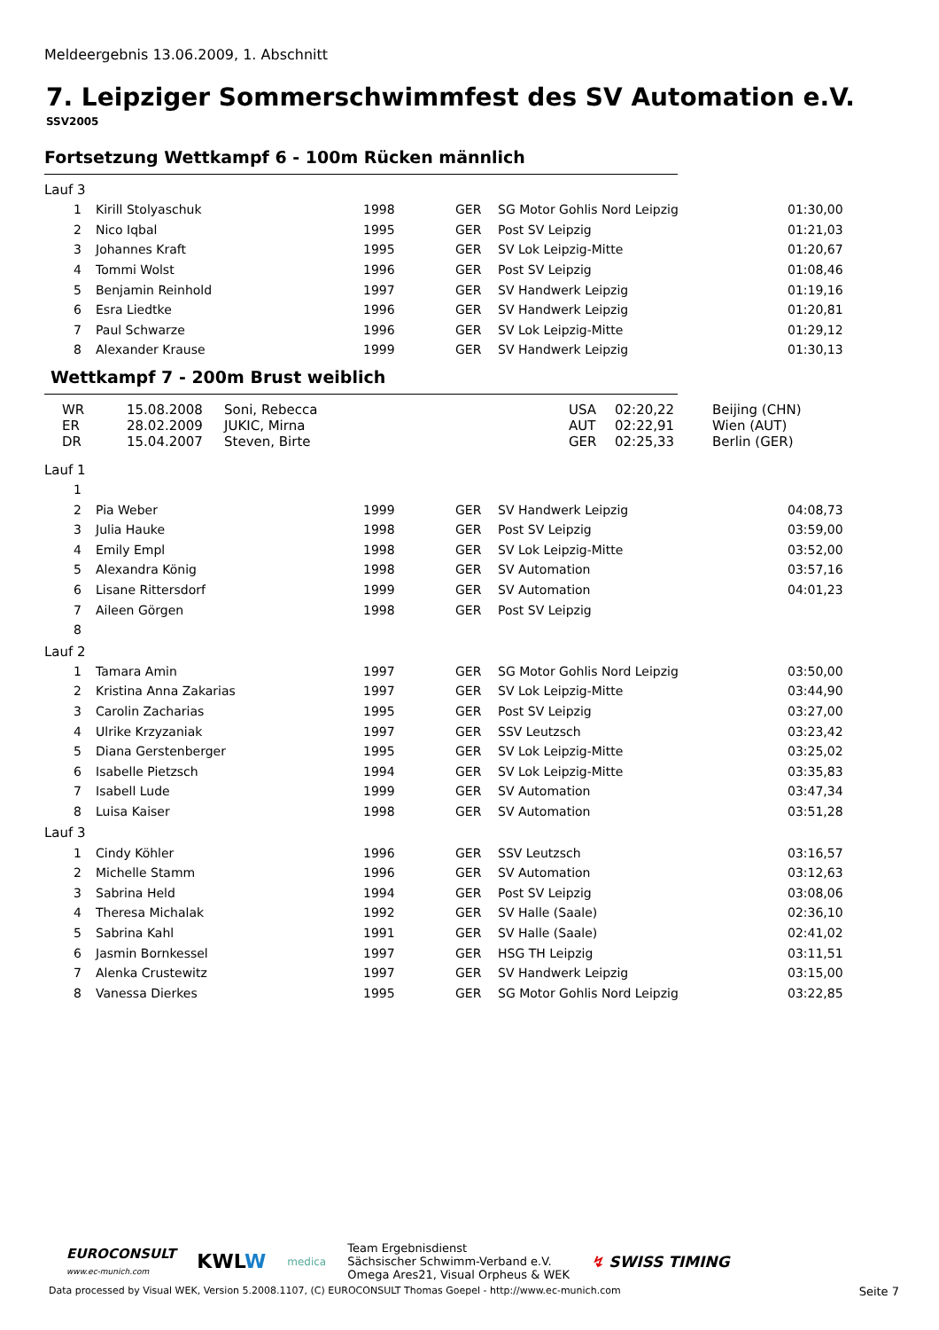Meldeergebnis 13.06.2009, 1. Abschnitt
7. Leipziger Sommerschwimmfest des SV Automation e.V.
SSV2005
Fortsetzung Wettkampf 6 - 100m Rücken männlich
Lauf 3
| 1 | Kirill Stolyaschuk | 1998 | GER | SG Motor Gohlis Nord Leipzig | 01:30,00 |
| 2 | Nico Iqbal | 1995 | GER | Post SV Leipzig | 01:21,03 |
| 3 | Johannes Kraft | 1995 | GER | SV Lok Leipzig-Mitte | 01:20,67 |
| 4 | Tommi Wolst | 1996 | GER | Post SV Leipzig | 01:08,46 |
| 5 | Benjamin Reinhold | 1997 | GER | SV Handwerk Leipzig | 01:19,16 |
| 6 | Esra Liedtke | 1996 | GER | SV Handwerk Leipzig | 01:20,81 |
| 7 | Paul Schwarze | 1996 | GER | SV Lok Leipzig-Mitte | 01:29,12 |
| 8 | Alexander Krause | 1999 | GER | SV Handwerk Leipzig | 01:30,13 |
Wettkampf 7 - 200m Brust weiblich
| WR | 15.08.2008 | Soni, Rebecca | USA | 02:20,22 | Beijing (CHN) |
| ER | 28.02.2009 | JUKIC, Mirna | AUT | 02:22,91 | Wien (AUT) |
| DR | 15.04.2007 | Steven, Birte | GER | 02:25,33 | Berlin (GER) |
Lauf 1
| 1 | | | | | |
| 2 | Pia Weber | 1999 | GER | SV Handwerk Leipzig | 04:08,73 |
| 3 | Julia Hauke | 1998 | GER | Post SV Leipzig | 03:59,00 |
| 4 | Emily Empl | 1998 | GER | SV Lok Leipzig-Mitte | 03:52,00 |
| 5 | Alexandra König | 1998 | GER | SV Automation | 03:57,16 |
| 6 | Lisane Rittersdorf | 1999 | GER | SV Automation | 04:01,23 |
| 7 | Aileen Görgen | 1998 | GER | Post SV Leipzig | |
| 8 | | | | | |
Lauf 2
| 1 | Tamara Amin | 1997 | GER | SG Motor Gohlis Nord Leipzig | 03:50,00 |
| 2 | Kristina Anna Zakarias | 1997 | GER | SV Lok Leipzig-Mitte | 03:44,90 |
| 3 | Carolin Zacharias | 1995 | GER | Post SV Leipzig | 03:27,00 |
| 4 | Ulrike Krzyzaniak | 1997 | GER | SSV Leutzsch | 03:23,42 |
| 5 | Diana Gerstenberger | 1995 | GER | SV Lok Leipzig-Mitte | 03:25,02 |
| 6 | Isabelle Pietzsch | 1994 | GER | SV Lok Leipzig-Mitte | 03:35,83 |
| 7 | Isabell Lude | 1999 | GER | SV Automation | 03:47,34 |
| 8 | Luisa Kaiser | 1998 | GER | SV Automation | 03:51,28 |
Lauf 3
| 1 | Cindy Köhler | 1996 | GER | SSV Leutzsch | 03:16,57 |
| 2 | Michelle Stamm | 1996 | GER | SV Automation | 03:12,63 |
| 3 | Sabrina Held | 1994 | GER | Post SV Leipzig | 03:08,06 |
| 4 | Theresa Michalak | 1992 | GER | SV Halle (Saale) | 02:36,10 |
| 5 | Sabrina Kahl | 1991 | GER | SV Halle (Saale) | 02:41,02 |
| 6 | Jasmin Bornkessel | 1997 | GER | HSG TH Leipzig | 03:11,51 |
| 7 | Alenka Crustewitz | 1997 | GER | SV Handwerk Leipzig | 03:15,00 |
| 8 | Vanessa Dierkes | 1995 | GER | SG Motor Gohlis Nord Leipzig | 03:22,85 |
EUROCONSULT
www.ec-munich.com
KWLW
medica
Team Ergebnisdienst
Sächsischer Schwimm-Verband e.V.
Omega Ares21, Visual Orpheus & WEK
↯ SWISS TIMING
Data processed by Visual WEK, Version 5.2008.1107, (C) EUROCONSULT Thomas Goepel - http://www.ec-munich.com Seite 7